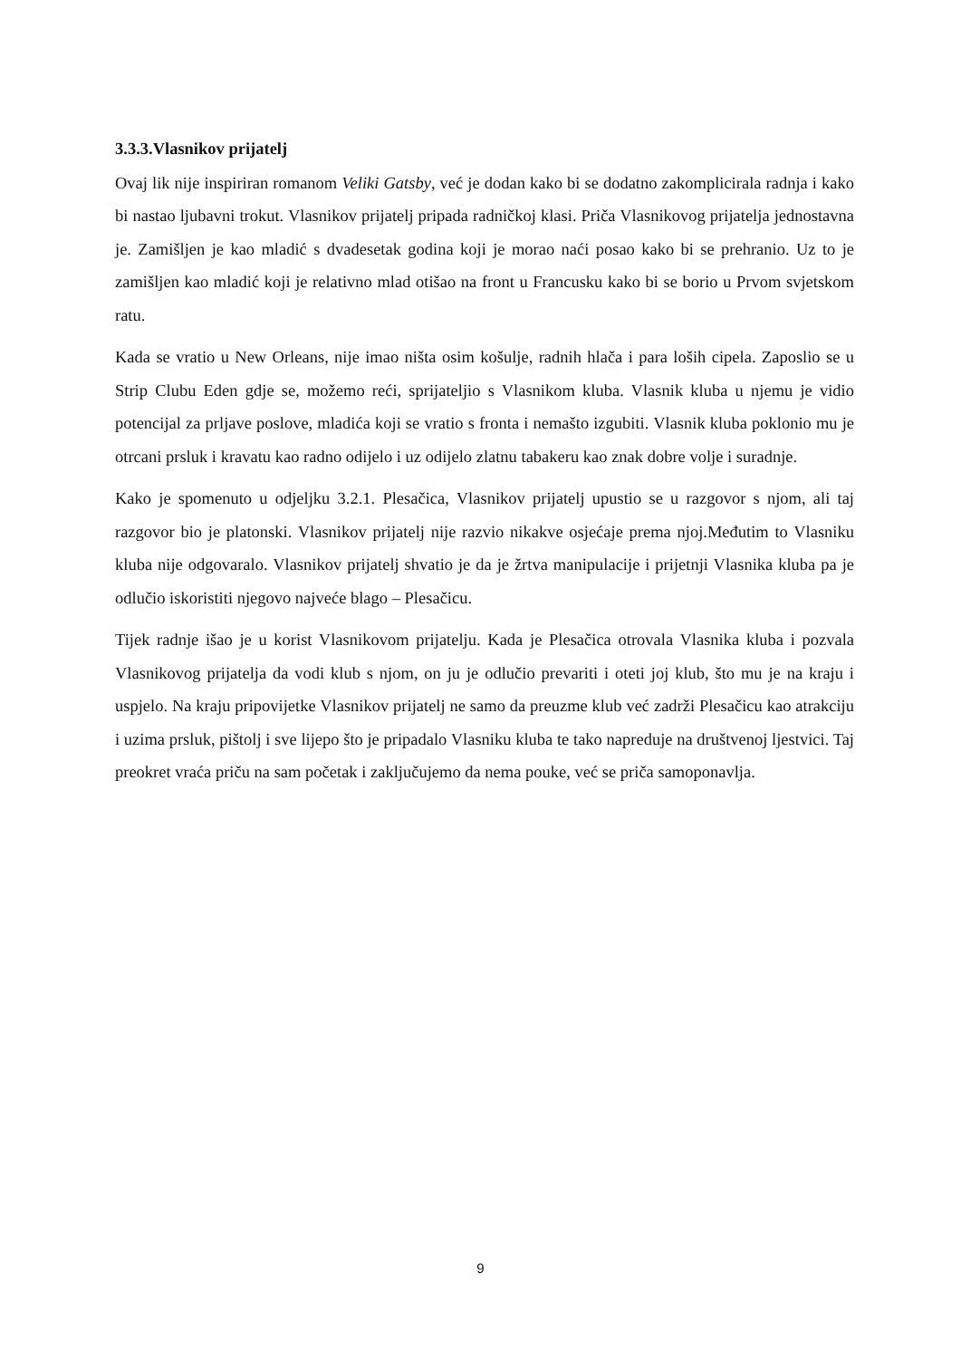3.3.3.Vlasnikov prijatelj
Ovaj lik nije inspiriran romanom Veliki Gatsby, već je dodan kako bi se dodatno zakomplicirala radnja i kako bi nastao ljubavni trokut. Vlasnikov prijatelj pripada radničkoj klasi. Priča Vlasnikovog prijatelja jednostavna je. Zamišljen je kao mladić s dvadesetak godina koji je morao naći posao kako bi se prehranio. Uz to je zamišljen kao mladić koji je relativno mlad otišao na front u Francusku kako bi se borio u Prvom svjetskom ratu.
Kada se vratio u New Orleans, nije imao ništa osim košulje, radnih hlača i para loših cipela. Zaposlio se u Strip Clubu Eden gdje se, možemo reći, sprijateljio s Vlasnikom kluba. Vlasnik kluba u njemu je vidio potencijal za prljave poslove, mladića koji se vratio s fronta i nemašto izgubiti. Vlasnik kluba poklonio mu je otrcani prsluk i kravatu kao radno odijelo i uz odijelo zlatnu tabakeru kao znak dobre volje i suradnje.
Kako je spomenuto u odjeljku 3.2.1. Plesačica, Vlasnikov prijatelj upustio se u razgovor s njom, ali taj razgovor bio je platonski. Vlasnikov prijatelj nije razvio nikakve osjećaje prema njoj.Međutim to Vlasniku kluba nije odgovaralo. Vlasnikov prijatelj shvatio je da je žrtva manipulacije i prijetnji Vlasnika kluba pa je odlučio iskoristiti njegovo najveće blago – Plesačicu.
Tijek radnje išao je u korist Vlasnikovom prijatelju. Kada je Plesačica otrovala Vlasnika kluba i pozvala Vlasnikovog prijatelja da vodi klub s njom, on ju je odlučio prevariti i oteti joj klub, što mu je na kraju i uspjelo. Na kraju pripovijetke Vlasnikov prijatelj ne samo da preuzme klub već zadrži Plesačicu kao atrakciju i uzima prsluk, pištolj i sve lijepo što je pripadalo Vlasniku kluba te tako napreduje na društvenoj ljestvici. Taj preokret vraća priču na sam početak i zaključujemo da nema pouke, već se priča samoponavlja.
9